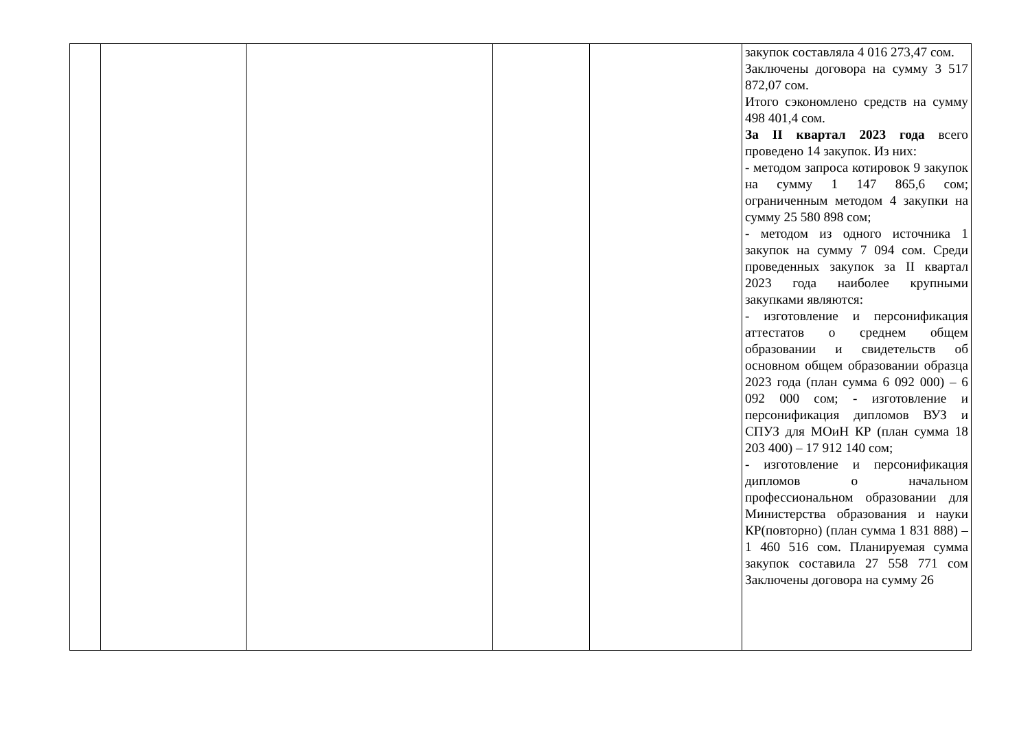| | | | | | закупок составляла 4 016 273,47 сом. Заключены договора на сумму 3 517 872,07 сом. Итого сэкономлено средств на сумму 498 401,4 сом. За II квартал 2023 года всего проведено 14 закупок. Из них: - методом запроса котировок 9 закупок на сумму 1 147 865,6 сом; ограниченным методом 4 закупки на сумму 25 580 898 сом; - методом из одного источника 1 закупок на сумму 7 094 сом. Среди проведенных закупок за II квартал 2023 года наиболее крупными закупками являются: - изготовление и персонификация аттестатов о среднем общем образовании и свидетельств об основном общем образовании образца 2023 года (план сумма 6 092 000) – 6 092 000 сом; - изготовление и персонификация дипломов ВУЗ и СПУЗ для МОиН КР (план сумма 18 203 400) – 17 912 140 сом; - изготовление и персонификация дипломов о начальном профессиональном образовании для Министерства образования и науки КР(повторно) (план сумма 1 831 888) – 1 460 516 сом. Планируемая сумма закупок составила 27 558 771 сом Заключены договора на сумму 26 |